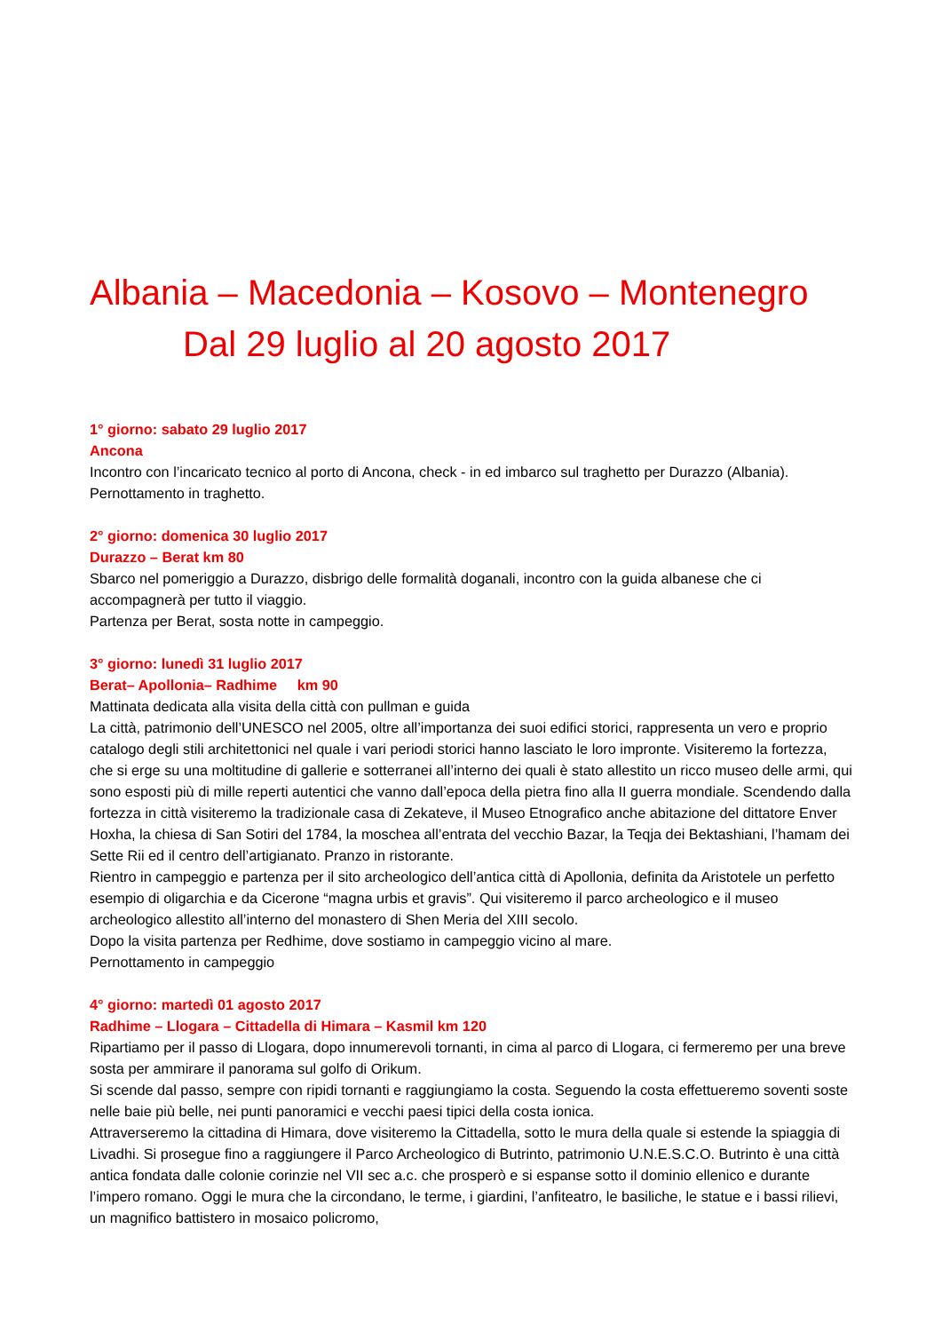Albania – Macedonia – Kosovo – Montenegro
Dal 29 luglio al 20 agosto 2017
1° giorno: sabato 29 luglio 2017
Ancona
Incontro con l’incaricato tecnico al porto di Ancona, check - in ed imbarco sul traghetto per Durazzo (Albania). Pernottamento in traghetto.
2° giorno: domenica 30 luglio 2017
Durazzo – Berat km 80
Sbarco nel pomeriggio a Durazzo, disbrigo delle formalità doganali, incontro con la guida albanese che ci accompagnerà per tutto il viaggio.
Partenza per Berat, sosta notte in campeggio.
3° giorno: lunedì 31 luglio 2017
Berat– Apollonia– Radhime km 90
Mattinata dedicata alla visita della città con pullman e guida
La città, patrimonio dell’UNESCO nel 2005, oltre all’importanza dei suoi edifici storici, rappresenta un vero e proprio catalogo degli stili architettonici nel quale i vari periodi storici hanno lasciato le loro impronte. Visiteremo la fortezza, che si erge su una moltitudine di gallerie e sotterranei all’interno dei quali è stato allestito un ricco museo delle armi, qui sono esposti più di mille reperti autentici che vanno dall’epoca della pietra fino alla II guerra mondiale. Scendendo dalla fortezza in città visiteremo la tradizionale casa di Zekateve, il Museo Etnografico anche abitazione del dittatore Enver Hoxha, la chiesa di San Sotiri del 1784, la moschea all’entrata del vecchio Bazar, la Teqja dei Bektashiani, l’hamam dei Sette Rii ed il centro dell’artigianato. Pranzo in ristorante.
Rientro in campeggio e partenza per il sito archeologico dell’antica città di Apollonia, definita da Aristotele un perfetto esempio di oligarchia e da Cicerone “magna urbis et gravis”. Qui visiteremo il parco archeologico e il museo archeologico allestito all’interno del monastero di Shen Meria del XIII secolo.
Dopo la visita partenza per Redhime, dove sostiamo in campeggio vicino al mare.
Pernottamento in campeggio
4° giorno: martedì 01 agosto 2017
Radhime – Llogara – Cittadella di Himara – Kasmil km 120
Ripartiamo per il passo di Llogara, dopo innumerevoli tornanti, in cima al parco di Llogara, ci fermeremo per una breve sosta per ammirare il panorama sul golfo di Orikum.
Si scende dal passo, sempre con ripidi tornanti e raggiungiamo la costa. Seguendo la costa effettueremo soventi soste nelle baie più belle, nei punti panoramici e vecchi paesi tipici della costa ionica.
Attraverseremo la cittadina di Himara, dove visiteremo la Cittadella, sotto le mura della quale si estende la spiaggia di Livadhi. Si prosegue fino a raggiungere il Parco Archeologico di Butrinto, patrimonio U.N.E.S.C.O. Butrinto è una città antica fondata dalle colonie corinzie nel VII sec a.c. che prosperò e si espanse sotto il dominio ellenico e durante l’impero romano. Oggi le mura che la circondano, le terme, i giardini, l’anfiteatro, le basiliche, le statue e i bassi rilievi, un magnifico battistero in mosaico policromo,